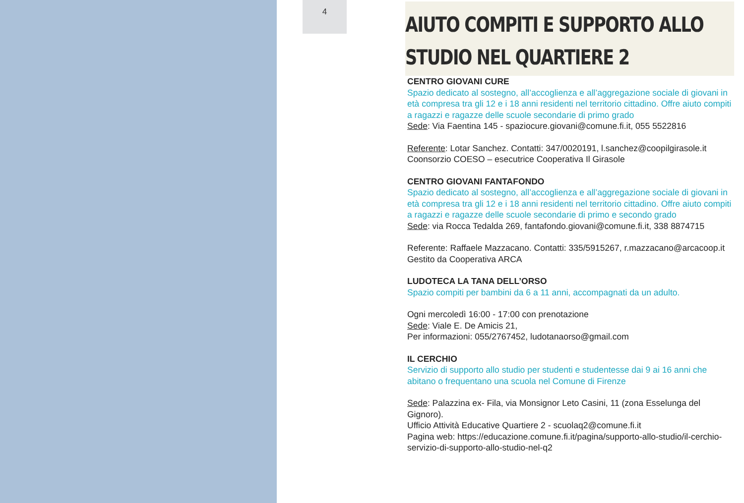4
AIUTO COMPITI E SUPPORTO ALLO
STUDIO NEL QUARTIERE 2
CENTRO GIOVANI CURE
Spazio dedicato al sostegno, all’accoglienza e all’aggregazione sociale di giovani in età compresa tra gli 12 e i 18 anni residenti nel territorio cittadino. Offre aiuto compiti a ragazzi e ragazze delle scuole secondarie di primo grado
Sede: Via Faentina 145 - spaziocure.giovani@comune.fi.it, 055 5522816
Referente: Lotar Sanchez. Contatti: 347/0020191, l.sanchez@coopilgirasole.it
Coonsorzio COESO – esecutrice Cooperativa Il Girasole
CENTRO GIOVANI FANTAFONDO
Spazio dedicato al sostegno, all’accoglienza e all’aggregazione sociale di giovani in età compresa tra gli 12 e i 18 anni residenti nel territorio cittadino. Offre aiuto compiti a ragazzi e ragazze delle scuole secondarie di primo e secondo grado
Sede: via Rocca Tedalda 269, fantafondo.giovani@comune.fi.it, 338 8874715
Referente: Raffaele Mazzacano. Contatti: 335/5915267, r.mazzacano@arcacoop.it
Gestito da Cooperativa ARCA
LUDOTECA LA TANA DELL’ORSO
Spazio compiti per bambini da 6 a 11 anni, accompagnati da un adulto.
Ogni mercoledì 16:00 - 17:00 con prenotazione
Sede: Viale E. De Amicis 21,
Per informazioni: 055/2767452, ludotanaorso@gmail.com
IL CERCHIO
Servizio di supporto allo studio per studenti e studentesse dai 9 ai 16 anni che abitano o frequentano una scuola nel Comune di Firenze
Sede: Palazzina ex- Fila, via Monsignor Leto Casini, 11 (zona Esselunga del Gignoro).
Ufficio Attività Educative Quartiere 2 - scuolaq2@comune.fi.it
Pagina web: https://educazione.comune.fi.it/pagina/supporto-allo-studio/il-cerchio-servizio-di-supporto-allo-studio-nel-q2